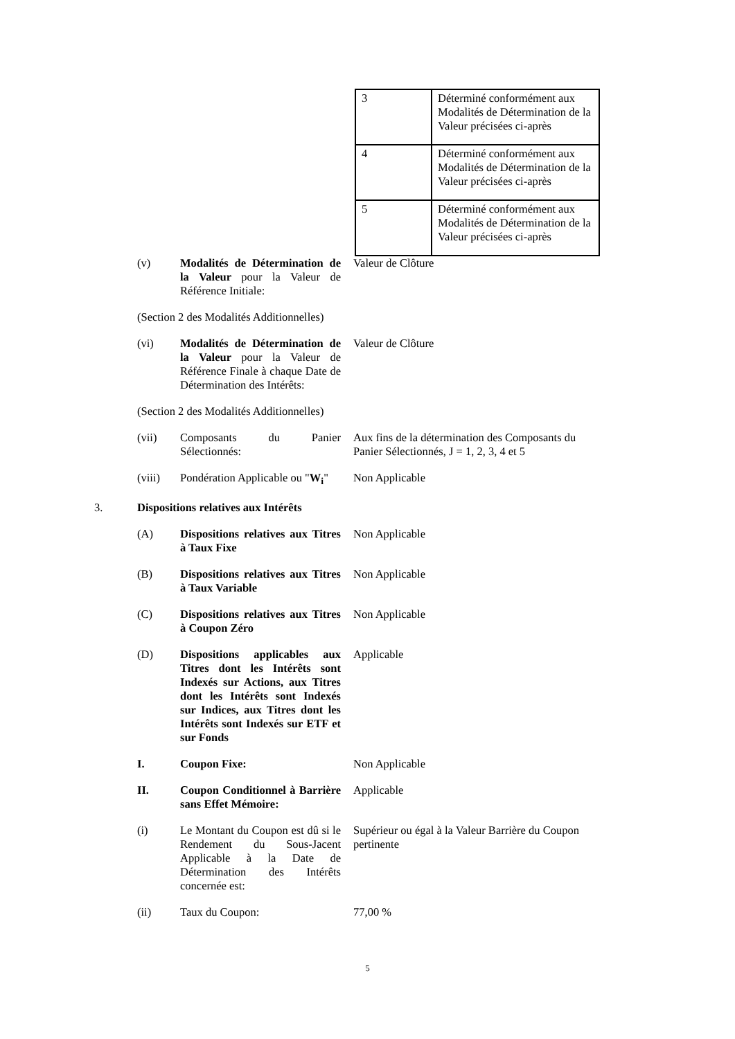| 3 | Déterminé conformément aux Modalités de Détermination de la Valeur précisées ci-après |
| 4 | Déterminé conformément aux Modalités de Détermination de la Valeur précisées ci-après |
| 5 | Déterminé conformément aux Modalités de Détermination de la Valeur précisées ci-après |
(v) Modalités de Détermination de la Valeur pour la Valeur de Référence Initiale:
Valeur de Clôture
(Section 2 des Modalités Additionnelles)
(vi) Modalités de Détermination de la Valeur pour la Valeur de Référence Finale à chaque Date de Détermination des Intérêts:
Valeur de Clôture
(Section 2 des Modalités Additionnelles)
(vii) Composants du Panier Sélectionnés:
Aux fins de la détermination des Composants du Panier Sélectionnés, J = 1, 2, 3, 4 et 5
(viii) Pondération Applicable ou "W<sub>i</sub>"
Non Applicable
3. Dispositions relatives aux Intérêts
(A) Dispositions relatives aux Titres à Taux Fixe
Non Applicable
(B) Dispositions relatives aux Titres à Taux Variable
Non Applicable
(C) Dispositions relatives aux Titres à Coupon Zéro
Non Applicable
(D) Dispositions applicables aux Titres dont les Intérêts sont Indexés sur Actions, aux Titres dont les Intérêts sont Indexés sur Indices, aux Titres dont les Intérêts sont Indexés sur ETF et sur Fonds
Applicable
I. Coupon Fixe: Non Applicable
II. Coupon Conditionnel à Barrière sans Effet Mémoire:
Applicable
(i) Le Montant du Coupon est dû si le Rendement du Sous-Jacent Applicable à la Date de Détermination des Intérêts concernée est:
Supérieur ou égal à la Valeur Barrière du Coupon pertinente
(ii) Taux du Coupon: 77,00 %
5